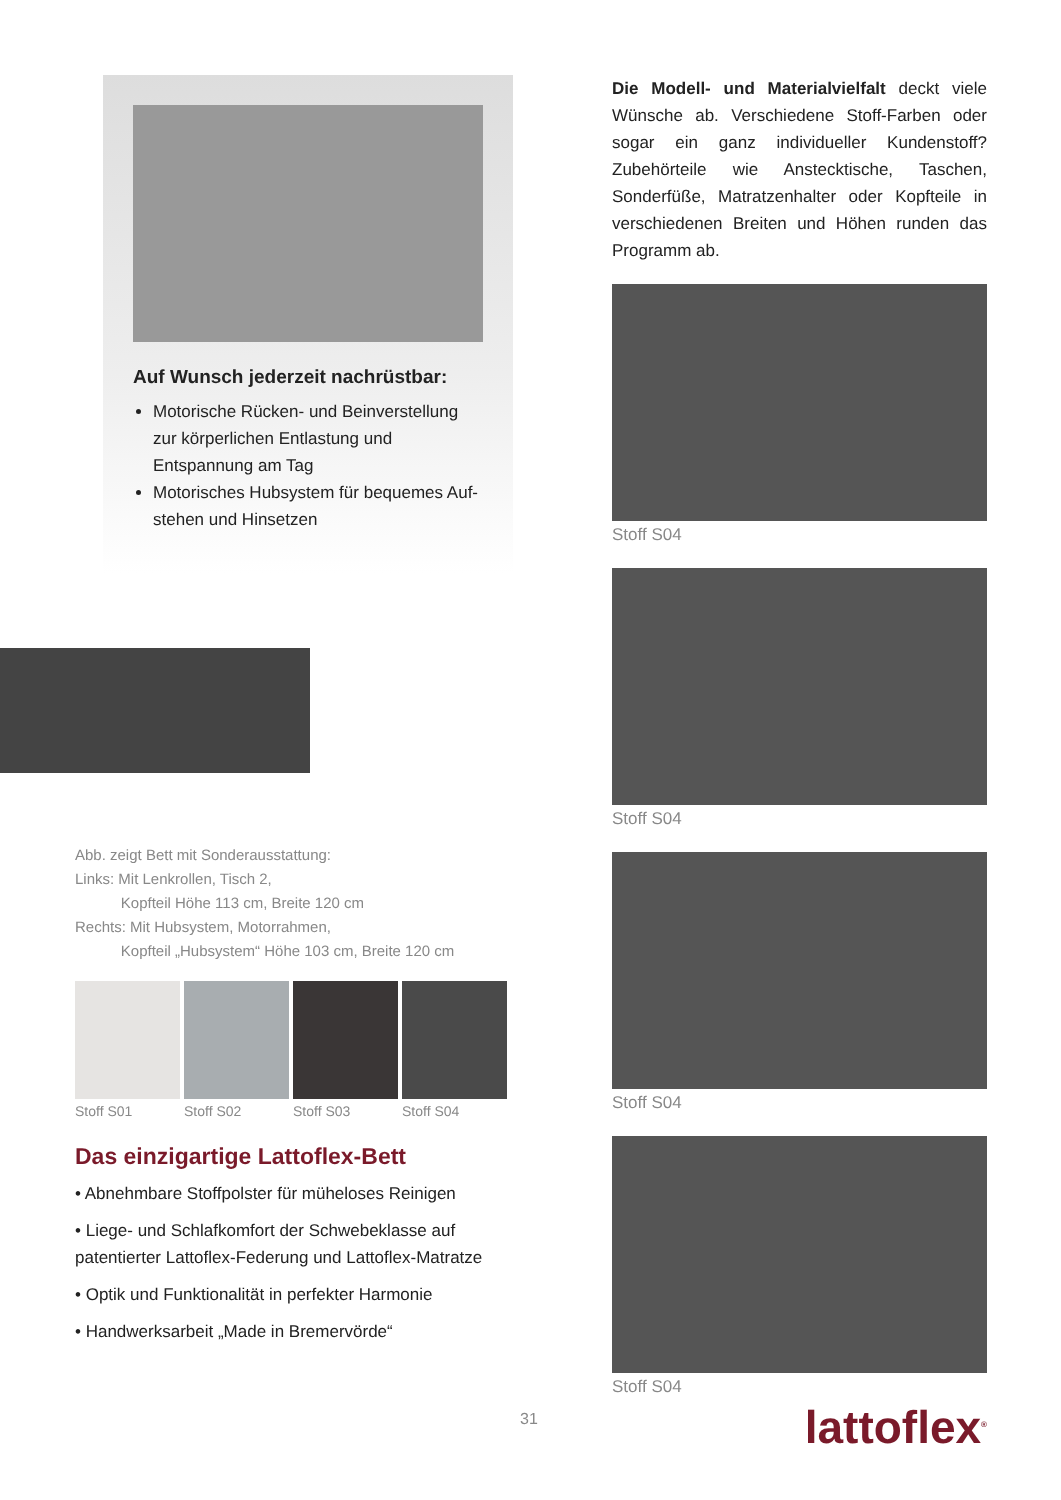Auf Wunsch jederzeit nachrüstbar:
Motorische Rücken- und Beinverstellung zur körperlichen Entlastung und Entspannung am Tag
Motorisches Hubsystem für bequemes Auf-stehen und Hinsetzen
Abb. zeigt Bett mit Sonderausstattung:
Links: Mit Lenkrollen, Tisch 2,
Kopfteil Höhe 113 cm, Breite 120 cm
Rechts: Mit Hubsystem, Motorrahmen,
Kopfteil „Hubsystem“ Höhe 103 cm, Breite 120 cm
Stoff S01 Stoff S02 Stoff S03 Stoff S04
Das einzigartige Lattoflex-Bett
• Abnehmbare Stoffpolster für müheloses Reinigen
• Liege- und Schlafkomfort der Schwebeklasse auf patentierter Lattoflex-Federung und Lattoflex-Matratze
• Optik und Funktionalität in perfekter Harmonie
• Handwerksarbeit „Made in Bremervörde“
Die Modell- und Materialvielfalt deckt viele Wünsche ab. Verschiedene Stoff-Farben oder sogar ein ganz individueller Kundenstoff? Zubehörteile wie Ansteckt­ische, Taschen, Sonderfüße, Matratzen­halter oder Kopfteile in verschiedenen Breiten und Höhen runden das Programm ab.
Stoff S04
Stoff S04
Stoff S04
Stoff S04
lattoflex<sup>®</sup>
31